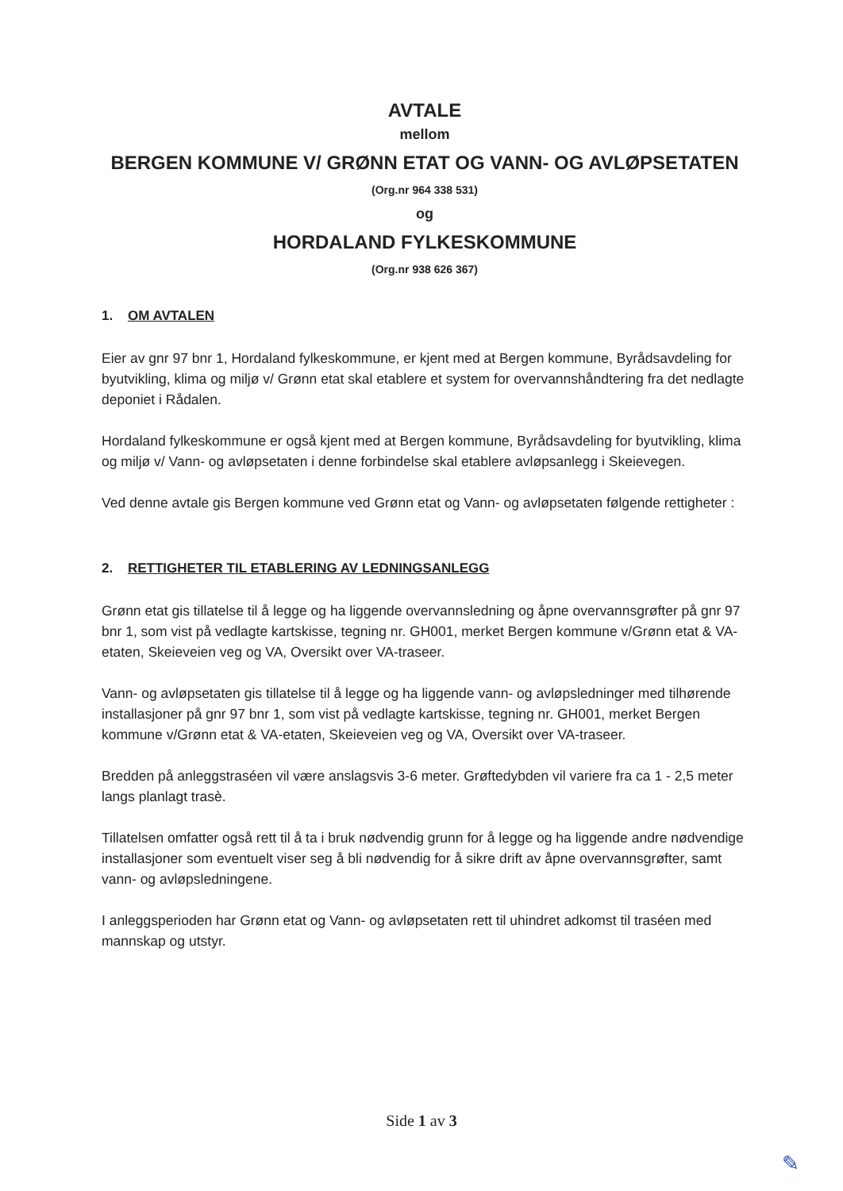AVTALE
mellom
BERGEN KOMMUNE V/ GRØNN ETAT OG VANN- OG AVLØPSETATEN
(Org.nr 964 338 531)
og
HORDALAND FYLKESKOMMUNE
(Org.nr 938 626 367)
1. OM AVTALEN
Eier av gnr 97 bnr 1, Hordaland fylkeskommune, er kjent med at Bergen kommune, Byrådsavdeling for byutvikling, klima og miljø v/ Grønn etat skal etablere et system for overvannshåndtering fra det nedlagte deponiet i Rådalen.
Hordaland fylkeskommune er også kjent med at Bergen kommune, Byrådsavdeling for byutvikling, klima og miljø v/ Vann- og avløpsetaten i denne forbindelse skal etablere avløpsanlegg i Skeievegen.
Ved denne avtale gis Bergen kommune ved Grønn etat og Vann- og avløpsetaten følgende rettigheter :
2. RETTIGHETER TIL ETABLERING AV LEDNINGSANLEGG
Grønn etat gis tillatelse til å legge og ha liggende overvannsledning og åpne overvannsgrøfter på gnr 97 bnr 1, som vist på vedlagte kartskisse, tegning nr. GH001, merket Bergen kommune v/Grønn etat & VA-etaten, Skeieveien veg og VA, Oversikt over VA-traseer.
Vann- og avløpsetaten gis tillatelse til å legge og ha liggende vann- og avløpsledninger med tilhørende installasjoner på gnr 97 bnr 1, som vist på vedlagte kartskisse, tegning nr. GH001, merket Bergen kommune v/Grønn etat & VA-etaten, Skeieveien veg og VA, Oversikt over VA-traseer.
Bredden på anleggstraséen vil være anslagsvis 3-6 meter. Grøftedybden vil variere fra ca 1 - 2,5 meter langs planlagt trasè.
Tillatelsen omfatter også rett til å ta i bruk nødvendig grunn for å legge og ha liggende andre nødvendige installasjoner som eventuelt viser seg å bli nødvendig for å sikre drift av åpne overvannsgrøfter, samt vann- og avløpsledningene.
I anleggsperioden har Grønn etat og Vann- og avløpsetaten rett til uhindret adkomst til traséen med mannskap og utstyr.
Side 1 av 3
✎